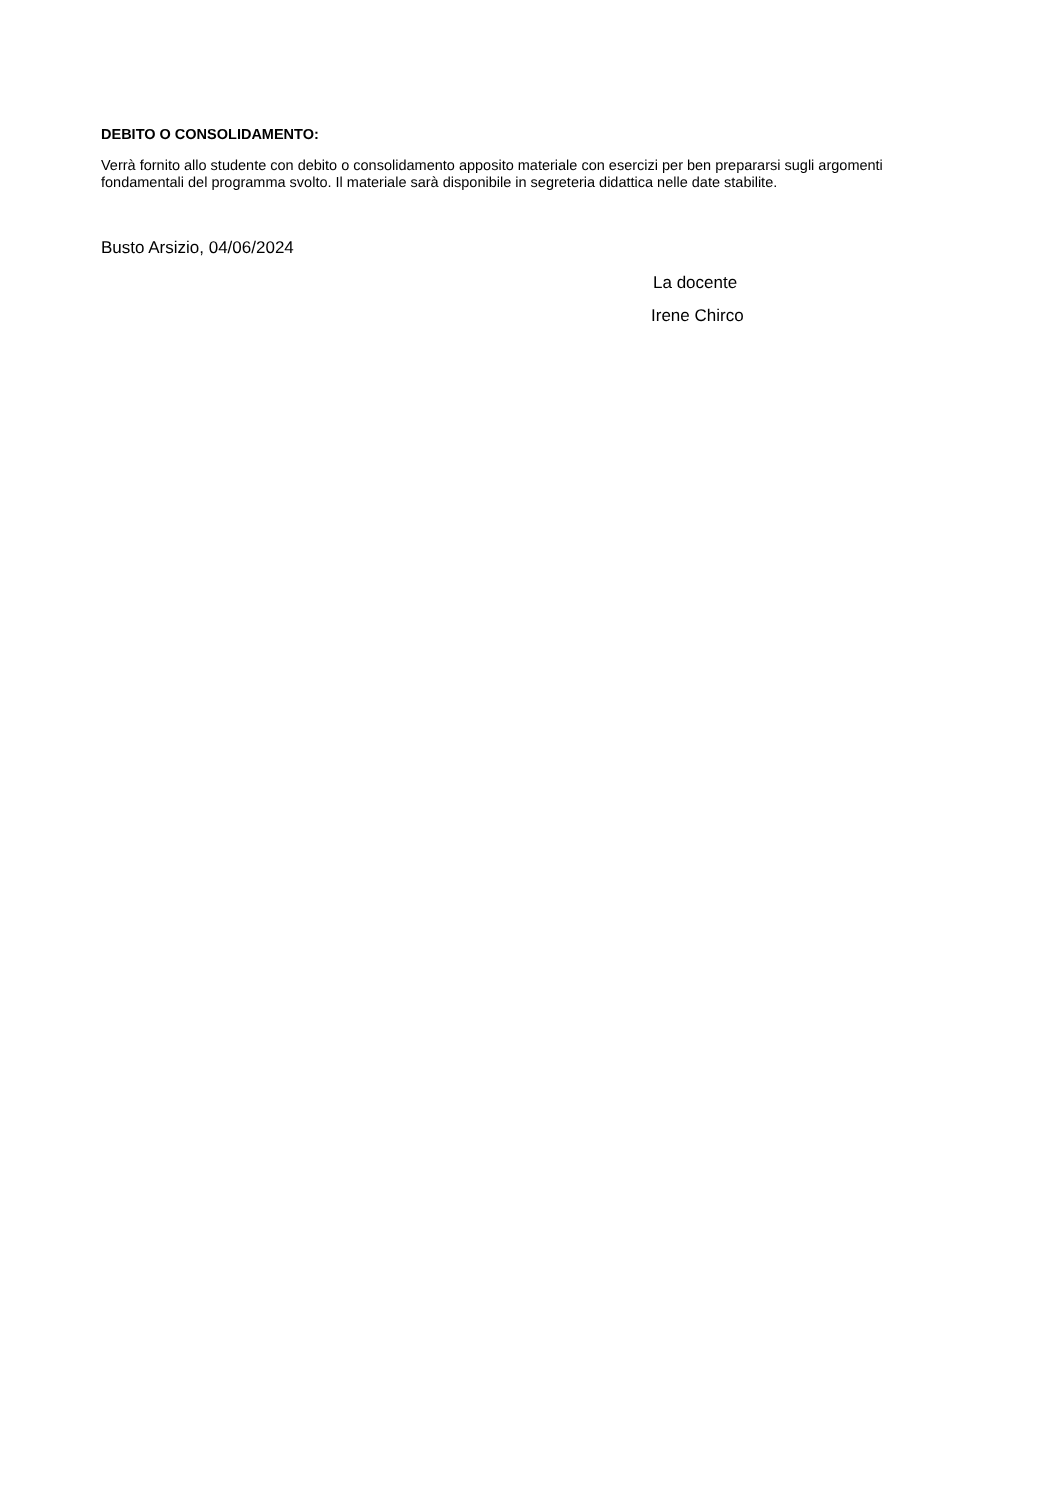DEBITO O CONSOLIDAMENTO:
Verrà fornito allo studente con debito o consolidamento apposito materiale con esercizi per ben prepararsi sugli argomenti fondamentali del programma svolto. Il materiale sarà disponibile in segreteria didattica nelle date stabilite.
Busto Arsizio, 04/06/2024
La docente
Irene Chirco